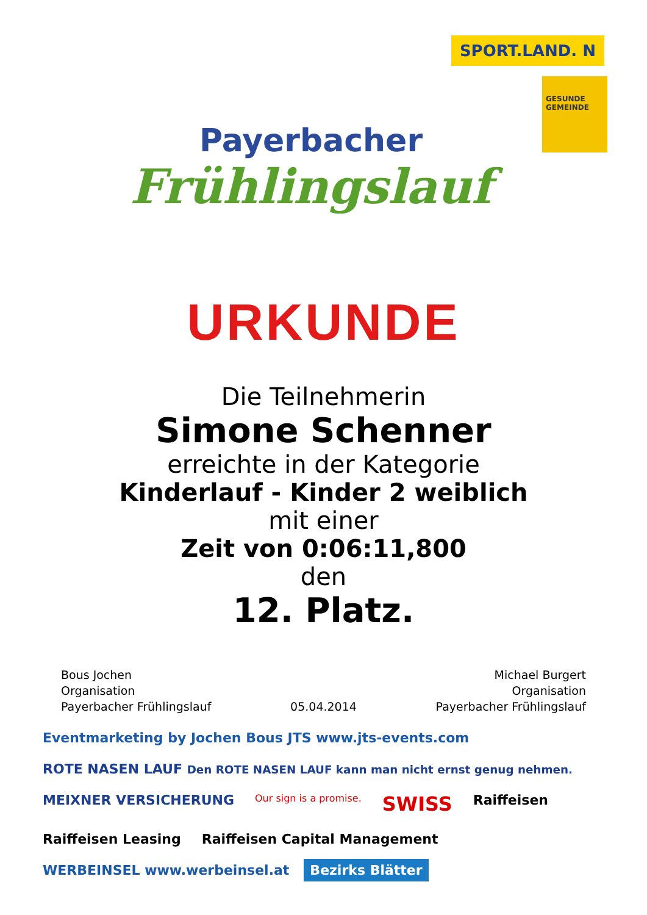Payerbacher
Frühlingslauf
SPORT.LAND. N
GESUNDE GEMEINDE
URKUNDE
Die Teilnehmerin
Simone Schenner
erreichte in der Kategorie
Kinderlauf - Kinder 2 weiblich
mit einer
Zeit von 0:06:11,800
den
12. Platz.
Bous Jochen
Organisation
Payerbacher Frühlingslauf
05.04.2014
Michael Burgert
Organisation
Payerbacher Frühlingslauf
Eventmarketing by Jochen Bous JTS www.jts-events.com ROTE NASEN LAUF Den ROTE NASEN LAUF kann man nicht ernst genug nehmen. MEIXNER VERSICHERUNG Our sign is a promise. SWISS Raiffeisen Raiffeisen Leasing Raiffeisen Capital Management WERBEINSEL www.werbeinsel.at Bezirks Blätter